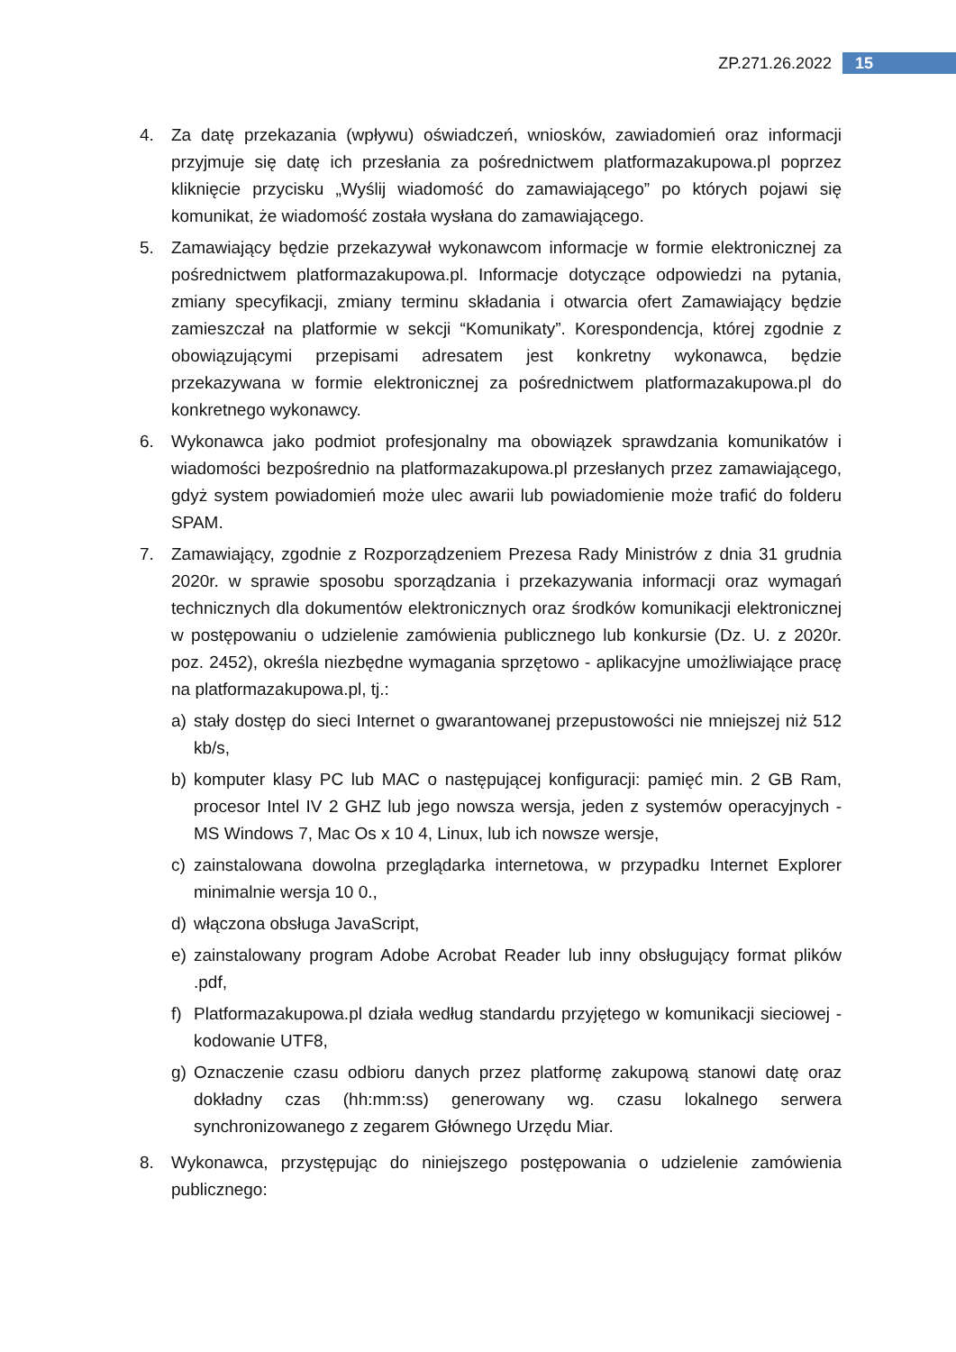ZP.271.26.2022 15
4. Za datę przekazania (wpływu) oświadczeń, wniosków, zawiadomień oraz informacji przyjmuje się datę ich przesłania za pośrednictwem platformazakupowa.pl poprzez kliknięcie przycisku „Wyślij wiadomość do zamawiającego” po których pojawi się komunikat, że wiadomość została wysłana do zamawiającego.
5. Zamawiający będzie przekazywał wykonawcom informacje w formie elektronicznej za pośrednictwem platformazakupowa.pl. Informacje dotyczące odpowiedzi na pytania, zmiany specyfikacji, zmiany terminu składania i otwarcia ofert Zamawiający będzie zamieszczał na platformie w sekcji “Komunikaty”. Korespondencja, której zgodnie z obowiązującymi przepisami adresatem jest konkretny wykonawca, będzie przekazywana w formie elektronicznej za pośrednictwem platformazakupowa.pl do konkretnego wykonawcy.
6. Wykonawca jako podmiot profesjonalny ma obowiązek sprawdzania komunikatów i wiadomości bezpośrednio na platformazakupowa.pl przesłanych przez zamawiającego, gdyż system powiadomień może ulec awarii lub powiadomienie może trafić do folderu SPAM.
7. Zamawiający, zgodnie z Rozporządzeniem Prezesa Rady Ministrów z dnia 31 grudnia 2020r. w sprawie sposobu sporządzania i przekazywania informacji oraz wymagań technicznych dla dokumentów elektronicznych oraz środków komunikacji elektronicznej w postępowaniu o udzielenie zamówienia publicznego lub konkursie (Dz. U. z 2020r. poz. 2452), określa niezbędne wymagania sprzętowo - aplikacyjne umożliwiające pracę na platformazakupowa.pl, tj.:
a) stały dostęp do sieci Internet o gwarantowanej przepustowości nie mniejszej niż 512 kb/s,
b) komputer klasy PC lub MAC o następującej konfiguracji: pamięć min. 2 GB Ram, procesor Intel IV 2 GHZ lub jego nowsza wersja, jeden z systemów operacyjnych - MS Windows 7, Mac Os x 10 4, Linux, lub ich nowsze wersje,
c) zainstalowana dowolna przeglądarka internetowa, w przypadku Internet Explorer minimalnie wersja 10 0.,
d) włączona obsługa JavaScript,
e) zainstalowany program Adobe Acrobat Reader lub inny obsługujący format plików .pdf,
f) Platformazakupowa.pl działa według standardu przyjętego w komunikacji sieciowej - kodowanie UTF8,
g) Oznaczenie czasu odbioru danych przez platformę zakupową stanowi datę oraz dokładny czas (hh:mm:ss) generowany wg. czasu lokalnego serwera synchronizowanego z zegarem Głównego Urzędu Miar.
8. Wykonawca, przystępując do niniejszego postępowania o udzielenie zamówienia publicznego: